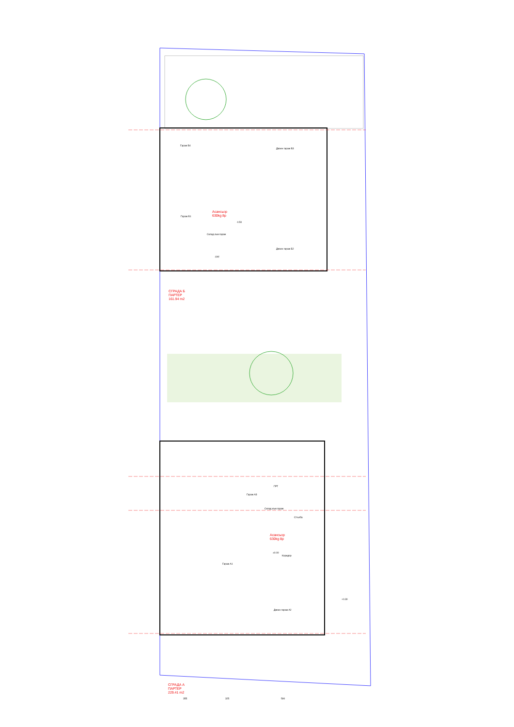Гараж Б4
Двоен гараж Б3
Гараж Б1
Асансьор
630kg 8p
Склад към гараж
-0.50
ГРТ
Двоен гараж Б2
СГРАДА Б
ПАРТЕР
161.94 m2
Гараж А3
ГРТ
Склад към гараж
Стълба
Асансьор
630kg 8p
±0.00
Коридор
Гараж А1
Двоен гараж А2
+0.30
СГРАДА А
ПАРТЕР
229.41 m2
355 325 590